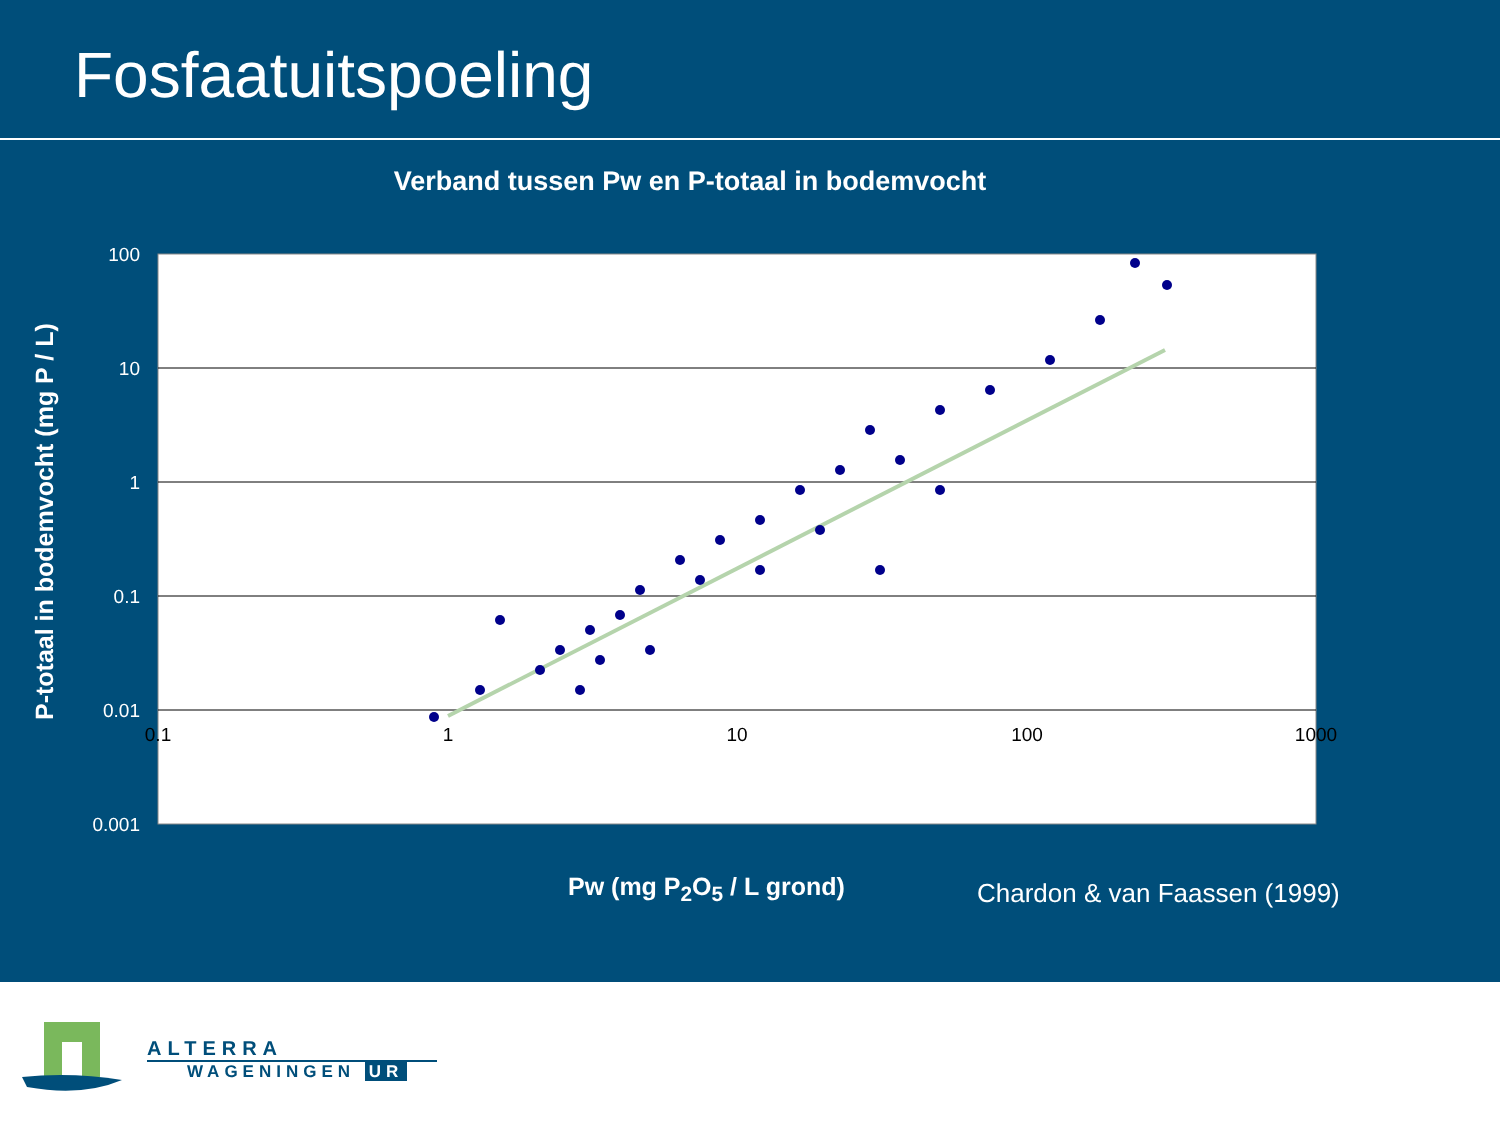Fosfaatuitspoeling
Verband tussen Pw en P-totaal in bodemvocht
100
10
1
0.1
0.01
0.001
0.1
1
10
100
1000
P-totaal in bodemvocht (mg P / L)
Pw (mg P<sub>2</sub>O<sub>5</sub> / L grond) Chardon & van Faassen (1999)
ALTERRA
WAGENINGEN UR